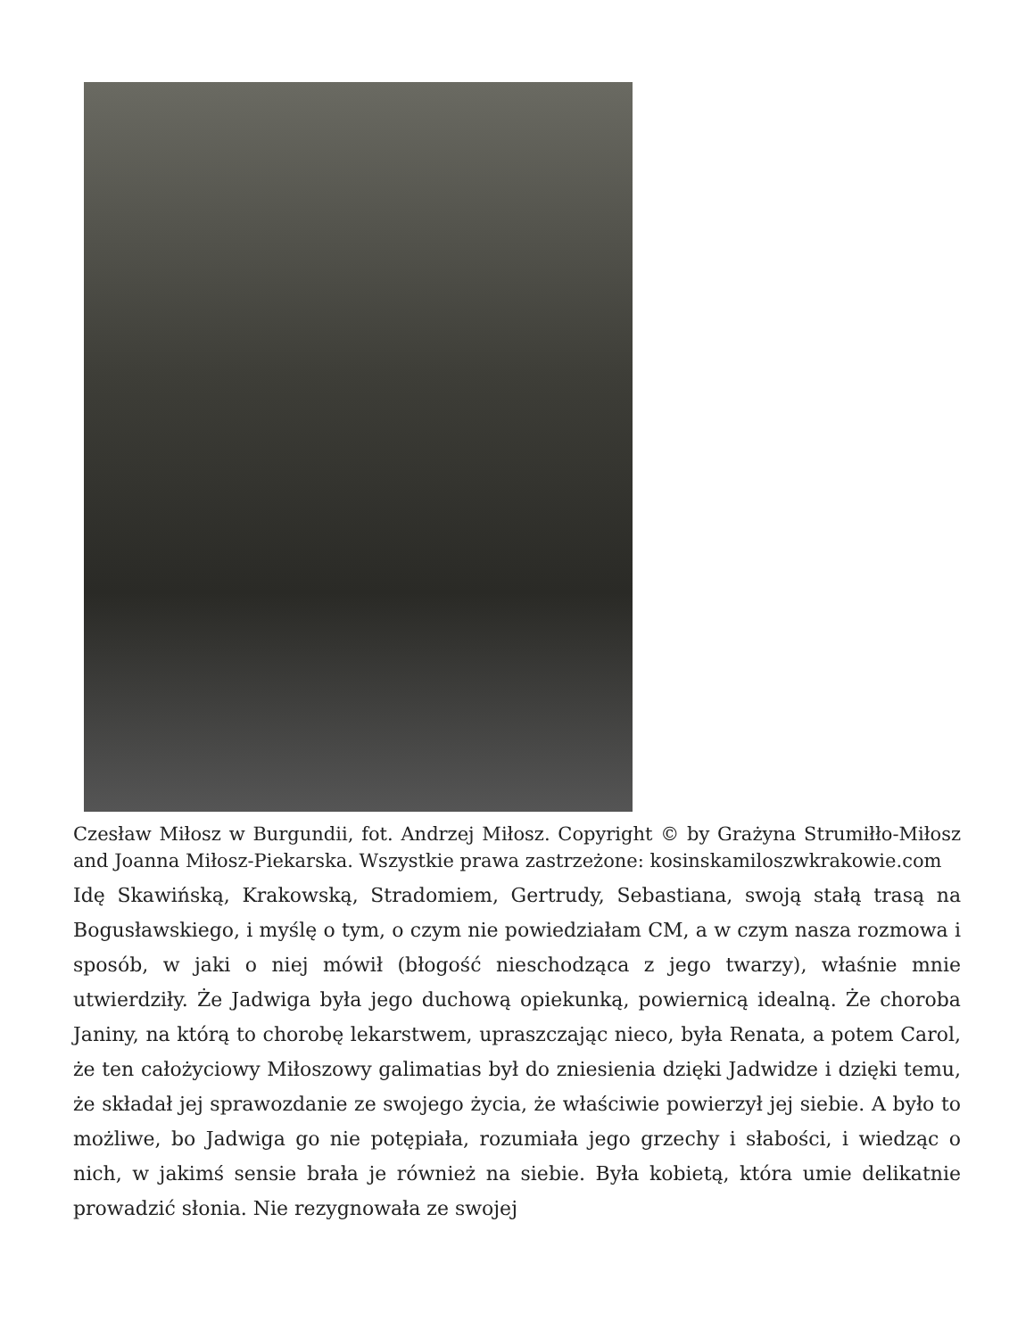Czesław Miłosz w Burgundii, fot. Andrzej Miłosz. Copyright © by Grażyna Strumiłło-Miłosz and Joanna Miłosz-Piekarska. Wszystkie prawa zastrzeżone: kosinskamiloszwkrakowie.com
Idę Skawińską, Krakowską, Stradomiem, Gertrudy, Sebastiana, swoją stałą trasą na Bogusławskiego, i myślę o tym, o czym nie powiedziałam CM, a w czym nasza rozmowa i sposób, w jaki o niej mówił (błogość nieschodząca z jego twarzy), właśnie mnie utwierdziły. Że Jadwiga była jego duchową opiekunką, powiernicą idealną. Że choroba Janiny, na którą to chorobę lekarstwem, upraszczając nieco, była Renata, a potem Carol, że ten całożyciowy Miłoszowy galimatias był do zniesienia dzięki Jadwidze i dzięki temu, że składał jej sprawozdanie ze swojego życia, że właściwie powierzył jej siebie. A było to możliwe, bo Jadwiga go nie potępiała, rozumiała jego grzechy i słabości, i wiedząc o nich, w jakimś sensie brała je również na siebie. Była kobietą, która umie delikatnie prowadzić słonia. Nie rezygnowała ze swojej